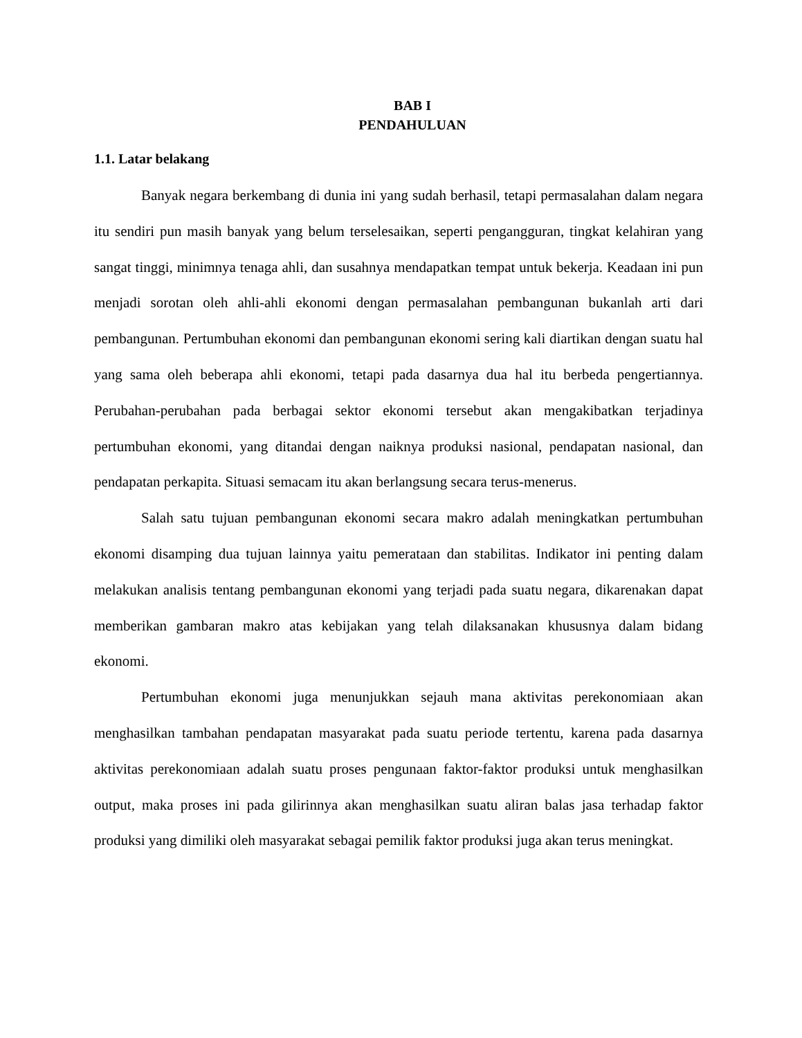BAB I
PENDAHULUAN
1.1. Latar belakang
Banyak negara berkembang di dunia ini yang sudah berhasil, tetapi permasalahan dalam negara itu sendiri pun masih banyak yang belum terselesaikan, seperti pengangguran, tingkat kelahiran yang sangat tinggi, minimnya tenaga ahli, dan susahnya mendapatkan tempat untuk bekerja. Keadaan ini pun menjadi sorotan oleh ahli-ahli ekonomi dengan permasalahan pembangunan bukanlah arti dari pembangunan. Pertumbuhan ekonomi dan pembangunan ekonomi sering kali diartikan dengan suatu hal yang sama oleh beberapa ahli ekonomi, tetapi pada dasarnya dua hal itu berbeda pengertiannya. Perubahan-perubahan pada berbagai sektor ekonomi tersebut akan mengakibatkan terjadinya pertumbuhan ekonomi, yang ditandai dengan naiknya produksi nasional, pendapatan nasional, dan pendapatan perkapita. Situasi semacam itu akan berlangsung secara terus-menerus.
Salah satu tujuan pembangunan ekonomi secara makro adalah meningkatkan pertumbuhan ekonomi disamping dua tujuan lainnya yaitu pemerataan dan stabilitas. Indikator ini penting dalam melakukan analisis tentang pembangunan ekonomi yang terjadi pada suatu negara, dikarenakan dapat memberikan gambaran makro atas kebijakan yang telah dilaksanakan khususnya dalam bidang ekonomi.
Pertumbuhan ekonomi juga menunjukkan sejauh mana aktivitas perekonomiaan akan menghasilkan tambahan pendapatan masyarakat pada suatu periode tertentu, karena pada dasarnya aktivitas perekonomiaan adalah suatu proses pengunaan faktor-faktor produksi untuk menghasilkan output, maka proses ini pada gilirinnya akan menghasilkan suatu aliran balas jasa terhadap faktor produksi yang dimiliki oleh masyarakat sebagai pemilik faktor produksi juga akan terus meningkat.